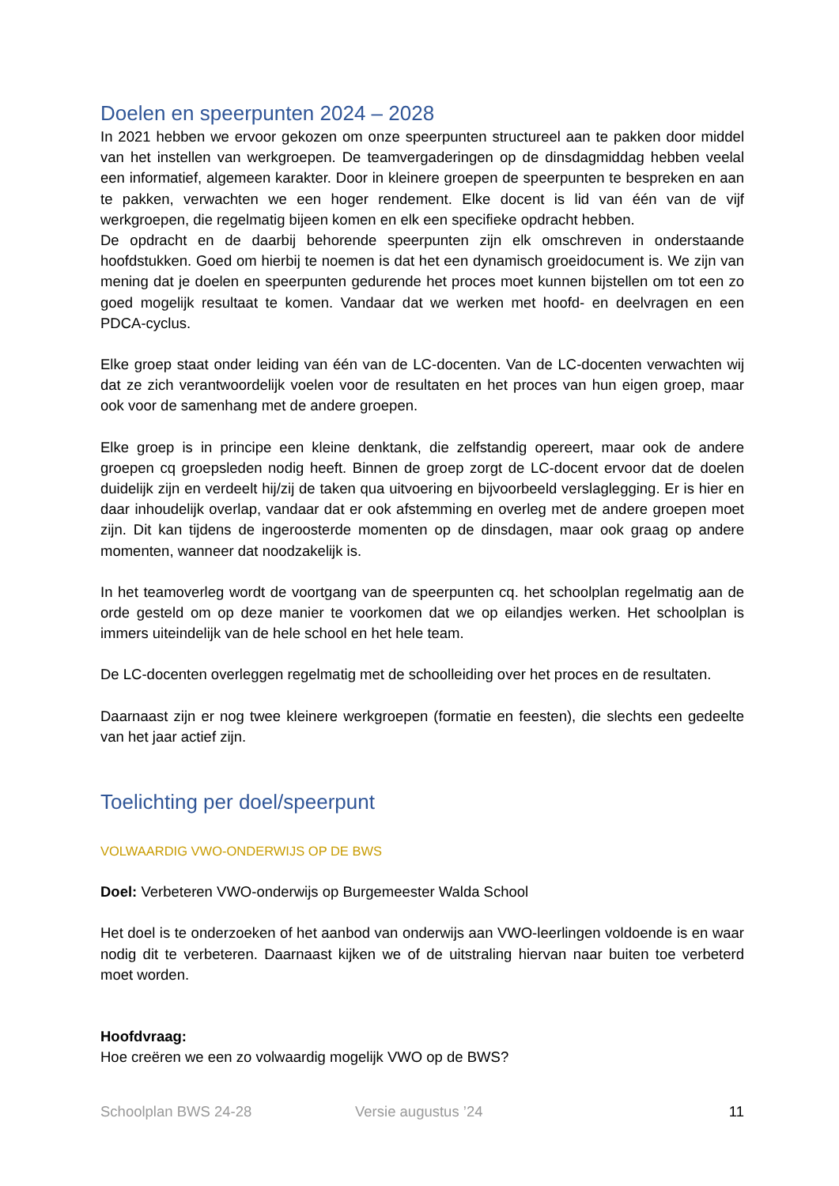Doelen en speerpunten 2024 – 2028
In 2021 hebben we ervoor gekozen om onze speerpunten structureel aan te pakken door middel van het instellen van werkgroepen. De teamvergaderingen op de dinsdagmiddag hebben veelal een informatief, algemeen karakter. Door in kleinere groepen de speerpunten te bespreken en aan te pakken, verwachten we een hoger rendement. Elke docent is lid van één van de vijf werkgroepen, die regelmatig bijeen komen en elk een specifieke opdracht hebben.
De opdracht en de daarbij behorende speerpunten zijn elk omschreven in onderstaande hoofdstukken. Goed om hierbij te noemen is dat het een dynamisch groeidocument is. We zijn van mening dat je doelen en speerpunten gedurende het proces moet kunnen bijstellen om tot een zo goed mogelijk resultaat te komen. Vandaar dat we werken met hoofd- en deelvragen en een PDCA-cyclus.
Elke groep staat onder leiding van één van de LC-docenten. Van de LC-docenten verwachten wij dat ze zich verantwoordelijk voelen voor de resultaten en het proces van hun eigen groep, maar ook voor de samenhang met de andere groepen.
Elke groep is in principe een kleine denktank, die zelfstandig opereert, maar ook de andere groepen cq groepsleden nodig heeft. Binnen de groep zorgt de LC-docent ervoor dat de doelen duidelijk zijn en verdeelt hij/zij de taken qua uitvoering en bijvoorbeeld verslaglegging. Er is hier en daar inhoudelijk overlap, vandaar dat er ook afstemming en overleg met de andere groepen moet zijn. Dit kan tijdens de ingeroosterde momenten op de dinsdagen, maar ook graag op andere momenten, wanneer dat noodzakelijk is.
In het teamoverleg wordt de voortgang van de speerpunten cq. het schoolplan regelmatig aan de orde gesteld om op deze manier te voorkomen dat we op eilandjes werken. Het schoolplan is immers uiteindelijk van de hele school en het hele team.
De LC-docenten overleggen regelmatig met de schoolleiding over het proces en de resultaten.
Daarnaast zijn er nog twee kleinere werkgroepen (formatie en feesten), die slechts een gedeelte van het jaar actief zijn.
Toelichting per doel/speerpunt
VOLWAARDIG VWO-ONDERWIJS OP DE BWS
Doel: Verbeteren VWO-onderwijs op Burgemeester Walda School
Het doel is te onderzoeken of het aanbod van onderwijs aan VWO-leerlingen voldoende is en waar nodig dit te verbeteren. Daarnaast kijken we of de uitstraling hiervan naar buiten toe verbeterd moet worden.
Hoofdvraag:
Hoe creëren we een zo volwaardig mogelijk VWO op de BWS?
Schoolplan BWS 24-28 Versie augustus ’24 11